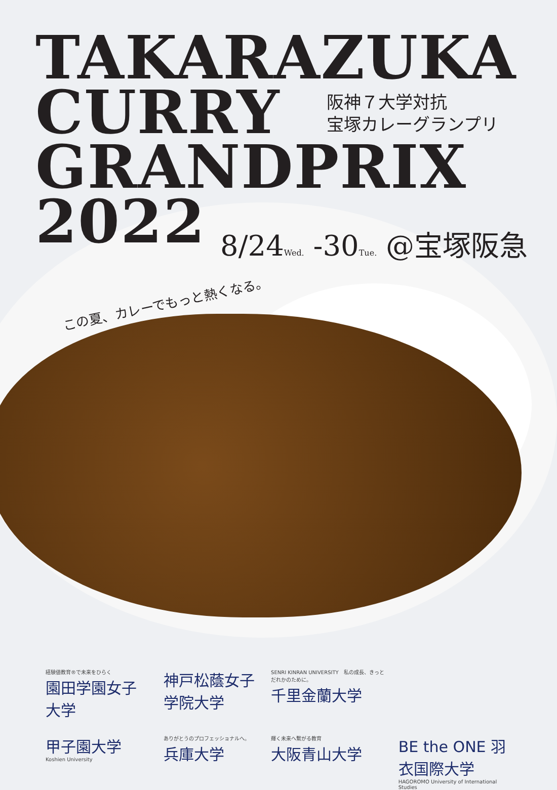TAKARAZUKA
CURRY
GRANDPRIX
2022
阪神７大学対抗
宝塚カレーグランプリ
8/24Wed. -30Tue. @宝塚阪急
この夏、カレーでもっと熱くなる。
経験値教育®で未来をひらく
園田学園女子大学
神戸松蔭女子学院大学
SENRI KINRAN UNIVERSITY　私の成長、きっとだれかのために。
千里金蘭大学
甲子園大学
Koshien University
ありがとうのプロフェッショナルへ。
兵庫大学
輝く未来へ繋がる教育
大阪青山大学
BE the ONE 羽衣国際大学
HAGOROMO University of International Studies